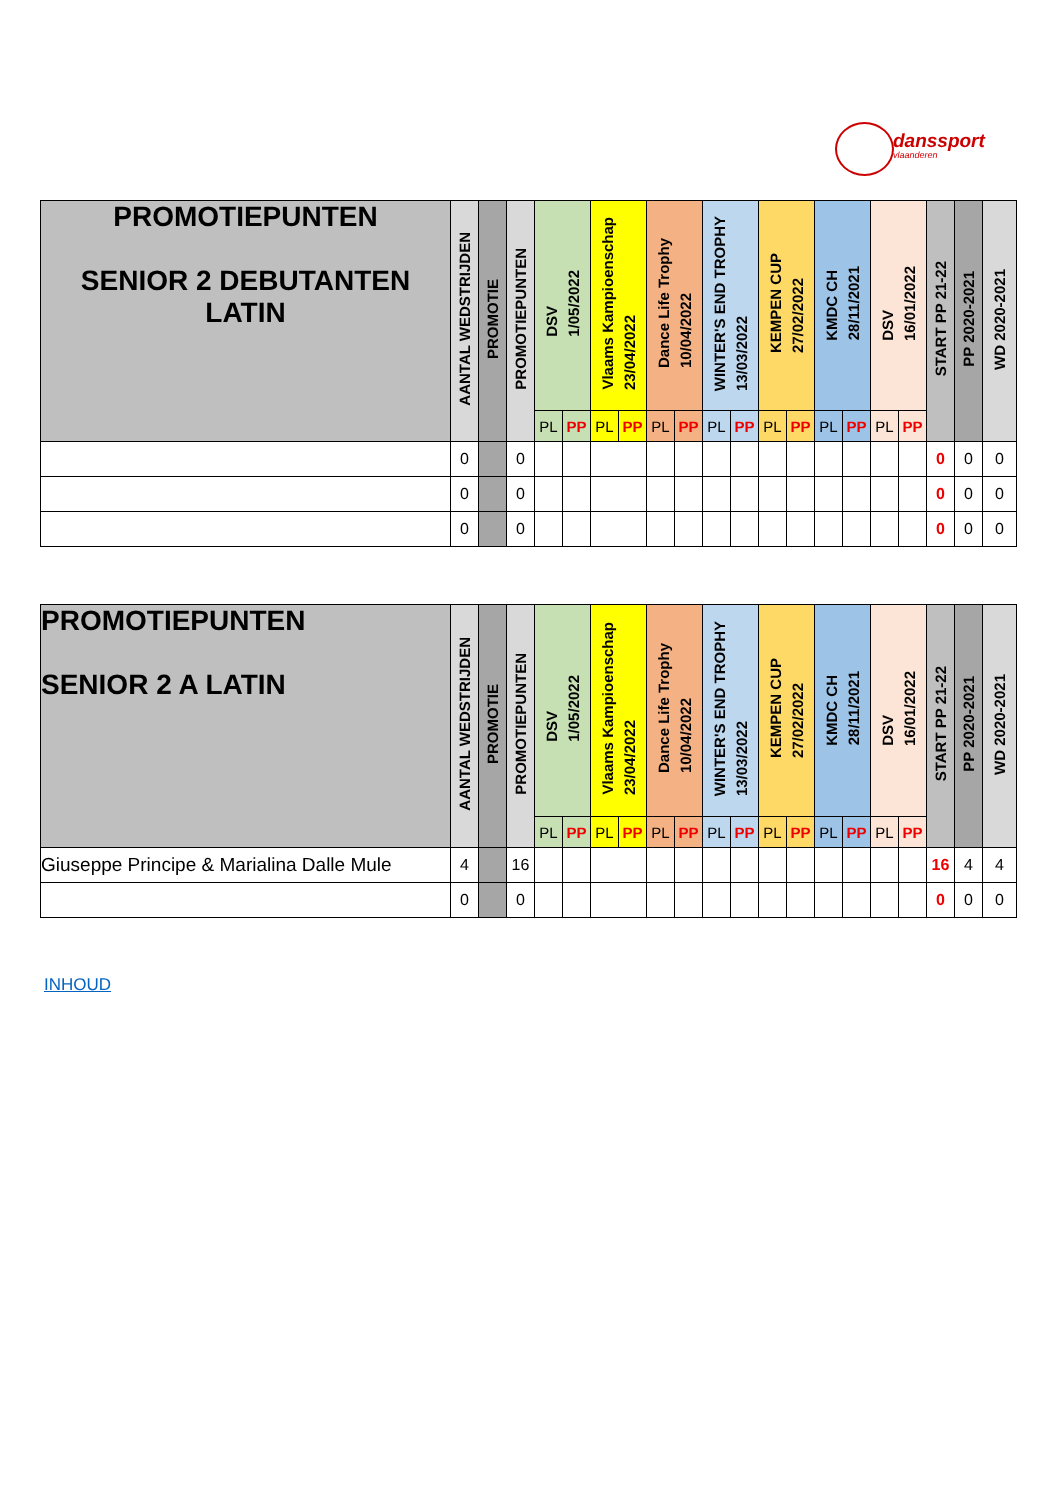danssport
vlaanderen
| PROMOTIEPUNTEN SENIOR 2 DEBUTANTEN LATIN | AANTAL WEDSTRIJDEN | PROMOTIE | PROMOTIEPUNTEN | DSV 1/05/2022 | | Vlaams Kampioenschap 23/04/2022 | | Dance Life Trophy 10/04/2022 | | WINTER'S END TROPHY 13/03/2022 | | KEMPEN CUP 27/02/2022 | | KMDC CH 28/11/2021 | | DSV 16/01/2022 | | START PP 21-22 | PP 2020-2021 | WD 2020-2021 |
| --- | --- | --- | --- | --- | --- | --- | --- | --- | --- | --- | --- | --- | --- | --- | --- | --- | --- | --- | --- | --- |
| | | | | PL | PP | PL | PP | PL | PP | PL | PP | PL | PP | PL | PP | PL | PP | | | |
| | 0 | | 0 | | | | | | | | | | | | | | | 0 | 0 | 0 |
| | 0 | | 0 | | | | | | | | | | | | | | | 0 | 0 | 0 |
| | 0 | | 0 | | | | | | | | | | | | | | | 0 | 0 | 0 |
| PROMOTIEPUNTEN SENIOR 2 A LATIN | AANTAL WEDSTRIJDEN | PROMOTIE | PROMOTIEPUNTEN | DSV 1/05/2022 | | Vlaams Kampioenschap 23/04/2022 | | Dance Life Trophy 10/04/2022 | | WINTER'S END TROPHY 13/03/2022 | | KEMPEN CUP 27/02/2022 | | KMDC CH 28/11/2021 | | DSV 16/01/2022 | | START PP 21-22 | PP 2020-2021 | WD 2020-2021 |
| --- | --- | --- | --- | --- | --- | --- | --- | --- | --- | --- | --- | --- | --- | --- | --- | --- | --- | --- | --- | --- |
| | | | | PL | PP | PL | PP | PL | PP | PL | PP | PL | PP | PL | PP | PL | PP | | | |
| Giuseppe Principe & Marialina Dalle Mule | 4 | | 16 | | | | | | | | | | | | | | | 16 | 4 | 4 |
| | 0 | | 0 | | | | | | | | | | | | | | | 0 | 0 | 0 |
INHOUD